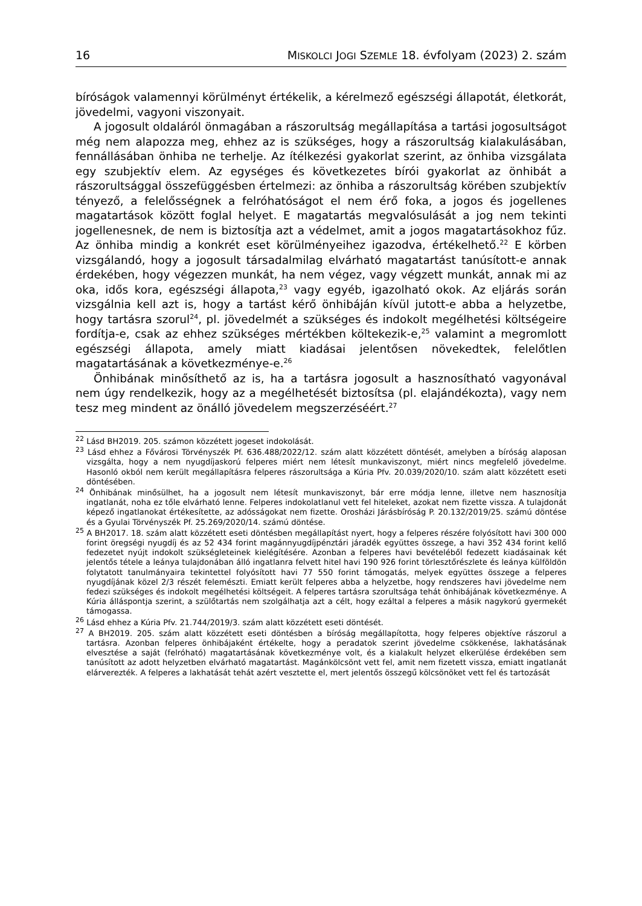16 MISKOLCI JOGI SZEMLE 18. évfolyam (2023) 2. szám
bíróságok valamennyi körülményt értékelik, a kérelmező egészségi állapotát, életkorát, jövedelmi, vagyoni viszonyait.
A jogosult oldaláról önmagában a rászorultság megállapítása a tartási jogosultságot még nem alapozza meg, ehhez az is szükséges, hogy a rászorultság kialakulásában, fennállásában önhiba ne terhelje. Az ítélkezési gyakorlat szerint, az önhiba vizsgálata egy szubjektív elem. Az egységes és következetes bírói gyakorlat az önhibát a rászorultsággal összefüggésben értelmezi: az önhiba a rászorultság körében szubjektív tényező, a felelősségnek a felróhatóságot el nem érő foka, a jogos és jogellenes magatartások között foglal helyet. E magatartás megvalósulását a jog nem tekinti jogellenesnek, de nem is biztosítja azt a védelmet, amit a jogos magatartásokhoz fűz. Az önhiba mindig a konkrét eset körülményeihez igazodva, értékelhető.<sup>22</sup> E körben vizsgálandó, hogy a jogosult társadalmilag elvárható magatartást tanúsított-e annak érdekében, hogy végezzen munkát, ha nem végez, vagy végzett munkát, annak mi az oka, idős kora, egészségi állapota,<sup>23</sup> vagy egyéb, igazolható okok. Az eljárás során vizsgálnia kell azt is, hogy a tartást kérő önhibáján kívül jutott-e abba a helyzetbe, hogy tartásra szorul<sup>24</sup>, pl. jövedelmét a szükséges és indokolt megélhetési költségeire fordítja-e, csak az ehhez szükséges mértékben költekezik-e,<sup>25</sup> valamint a megromlott egészségi állapota, amely miatt kiadásai jelentősen növekedtek, felelőtlen magatartásának a következménye-e.<sup>26</sup>
Önhibának minősíthető az is, ha a tartásra jogosult a hasznosítható vagyonával nem úgy rendelkezik, hogy az a megélhetését biztosítsa (pl. elajándékozta), vagy nem tesz meg mindent az önálló jövedelem megszerzéséért.<sup>27</sup>
<sup>22</sup> Lásd BH2019. 205. számon közzétett jogeset indokolását.
<sup>23</sup> Lásd ehhez a Fővárosi Törvényszék Pf. 636.488/2022/12. szám alatt közzétett döntését, amelyben a bíróság alaposan vizsgálta, hogy a nem nyugdíjaskorú felperes miért nem létesít munkaviszonyt, miért nincs megfelelő jövedelme. Hasonló okból nem került megállapításra felperes rászorultsága a Kúria Pfv. 20.039/2020/10. szám alatt közzétett eseti döntésében.
<sup>24</sup> Önhibának minősülhet, ha a jogosult nem létesít munkaviszonyt, bár erre módja lenne, illetve nem hasznosítja ingatlanát, noha ez tőle elvárható lenne. Felperes indokolatlanul vett fel hiteleket, azokat nem fizette vissza. A tulajdonát képező ingatlanokat értékesítette, az adósságokat nem fizette. Orosházi Járásbíróság P. 20.132/2019/25. számú döntése és a Gyulai Törvényszék Pf. 25.269/2020/14. számú döntése.
<sup>25</sup> A BH2017. 18. szám alatt közzétett eseti döntésben megállapítást nyert, hogy a felperes részére folyósított havi 300 000 forint öregségi nyugdíj és az 52 434 forint magánnyugdíjpénztári járadék együttes összege, a havi 352 434 forint kellő fedezetet nyújt indokolt szükségleteinek kielégítésére. Azonban a felperes havi bevételéből fedezett kiadásainak két jelentős tétele a leánya tulajdonában álló ingatlanra felvett hitel havi 190 926 forint törlesztőrészlete és leánya külföldön folytatott tanulmányaira tekintettel folyósított havi 77 550 forint támogatás, melyek együttes összege a felperes nyugdíjának közel 2/3 részét felemészti. Emiatt került felperes abba a helyzetbe, hogy rendszeres havi jövedelme nem fedezi szükséges és indokolt megélhetési költségeit. A felperes tartásra szorultsága tehát önhibájának következménye. A Kúria álláspontja szerint, a szülőtartás nem szolgálhatja azt a célt, hogy ezáltal a felperes a másik nagykorú gyermekét támogassa.
<sup>26</sup> Lásd ehhez a Kúria Pfv. 21.744/2019/3. szám alatt közzétett eseti döntését.
<sup>27</sup> A BH2019. 205. szám alatt közzétett eseti döntésben a bíróság megállapította, hogy felperes objektíve rászorul a tartásra. Azonban felperes önhibájaként értékelte, hogy a peradatok szerint jövedelme csökkenése, lakhatásának elvesztése a saját (felróható) magatartásának következménye volt, és a kialakult helyzet elkerülése érdekében sem tanúsított az adott helyzetben elvárható magatartást. Magánkölcsönt vett fel, amit nem fizetett vissza, emiatt ingatlanát elárverezték. A felperes a lakhatását tehát azért vesztette el, mert jelentős összegű kölcsönöket vett fel és tartozását